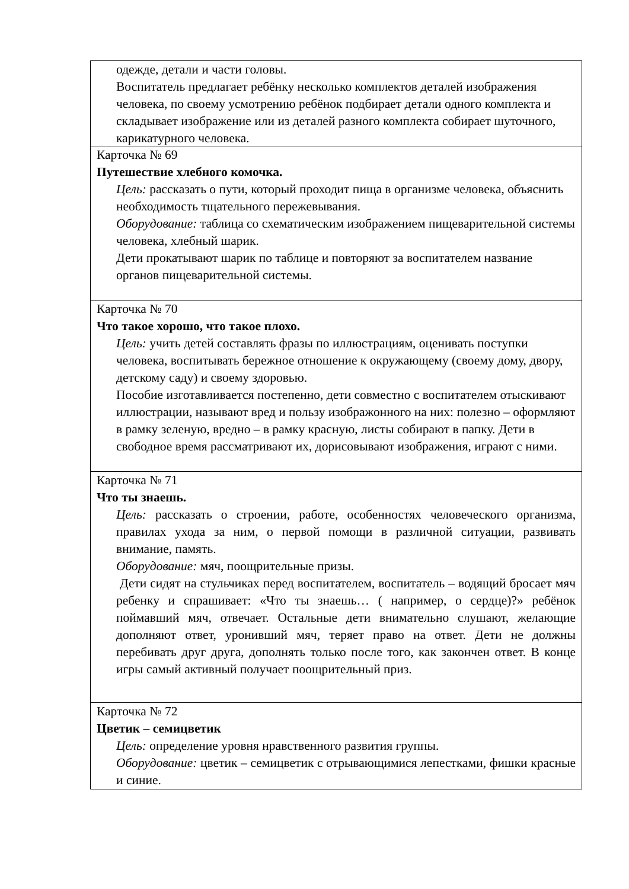одежде, детали и части головы.
Воспитатель предлагает ребёнку несколько комплектов деталей изображения человека, по своему усмотрению ребёнок подбирает детали одного комплекта и складывает изображение или из деталей разного комплекта собирает шуточного, карикатурного человека.
Карточка № 69
Путешествие хлебного комочка.
Цель: рассказать о пути, который проходит пища в организме человека, объяснить необходимость тщательного пережевывания.
Оборудование: таблица со схематическим изображением пищеварительной системы человека, хлебный шарик.
Дети прокатывают шарик по таблице и повторяют за воспитателем название органов пищеварительной системы.
Карточка № 70
Что такое хорошо, что такое плохо.
Цель: учить детей составлять фразы по иллюстрациям, оценивать поступки человека, воспитывать бережное отношение к окружающему (своему дому, двору, детскому саду) и своему здоровью.
Пособие изготавливается постепенно, дети совместно с воспитателем отыскивают иллюстрации, называют вред и пользу изображонного на них: полезно – оформляют в рамку зеленую, вредно – в рамку красную, листы собирают в папку. Дети в свободное время рассматривают их, дорисовывают изображения, играют с ними.
Карточка № 71
Что ты знаешь.
Цель: рассказать о строении, работе, особенностях человеческого организма, правилах ухода за ним, о первой помощи в различной ситуации, развивать внимание, память.
Оборудование: мяч, поощрительные призы.
Дети сидят на стульчиках перед воспитателем, воспитатель – водящий бросает мяч ребенку и спрашивает: «Что ты знаешь… ( например, о сердце)?» ребёнок поймавший мяч, отвечает. Остальные дети внимательно слушают, желающие дополняют ответ, уронивший мяч, теряет право на ответ. Дети не должны перебивать друг друга, дополнять только после того, как закончен ответ. В конце игры самый активный получает поощрительный приз.
Карточка № 72
Цветик – семицветик
Цель: определение уровня нравственного развития группы.
Оборудование: цветик – семицветик с отрывающимися лепестками, фишки красные и синие.